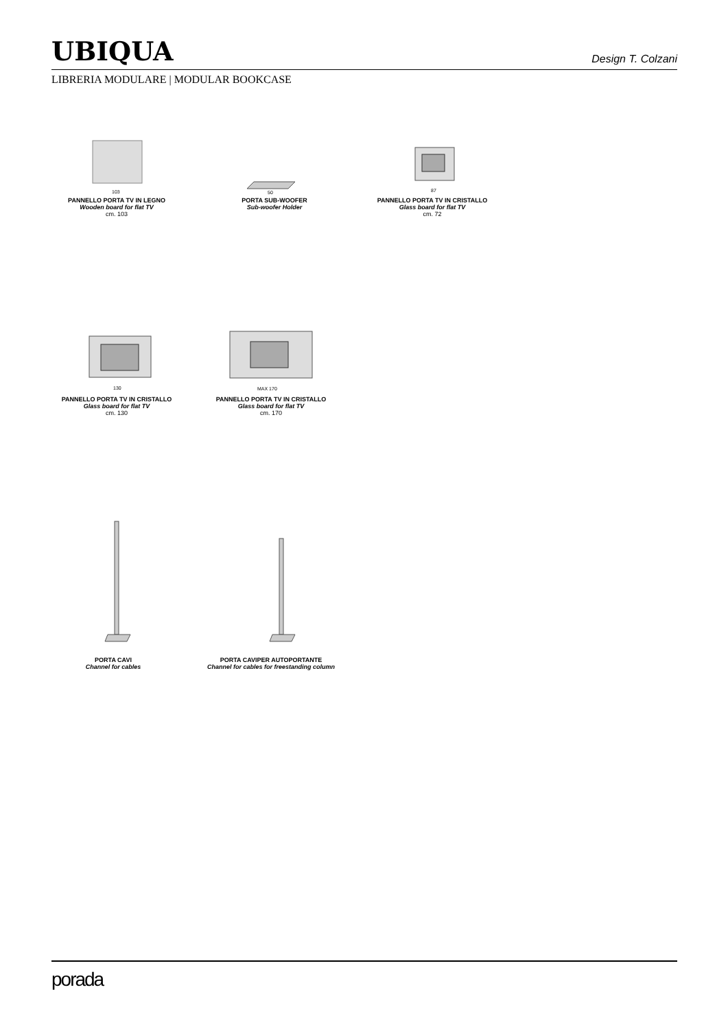UBIQUA
Design T. Colzani
LIBRERIA MODULARE | MODULAR BOOKCASE
103
PANNELLO PORTA TV IN LEGNO
Wooden board for flat TV
cm. 103
50
PORTA SUB-WOOFER
Sub-woofer Holder
87
PANNELLO PORTA TV IN CRISTALLO
Glass board for flat TV
cm. 72
130
PANNELLO PORTA TV IN CRISTALLO
Glass board for flat TV
cm. 130
MAX 170
PANNELLO PORTA TV IN CRISTALLO
Glass board for flat TV
cm. 170
PORTA CAVI
Channel for cables
PORTA CAVIPER AUTOPORTANTE
Channel for cables for freestanding column
porada